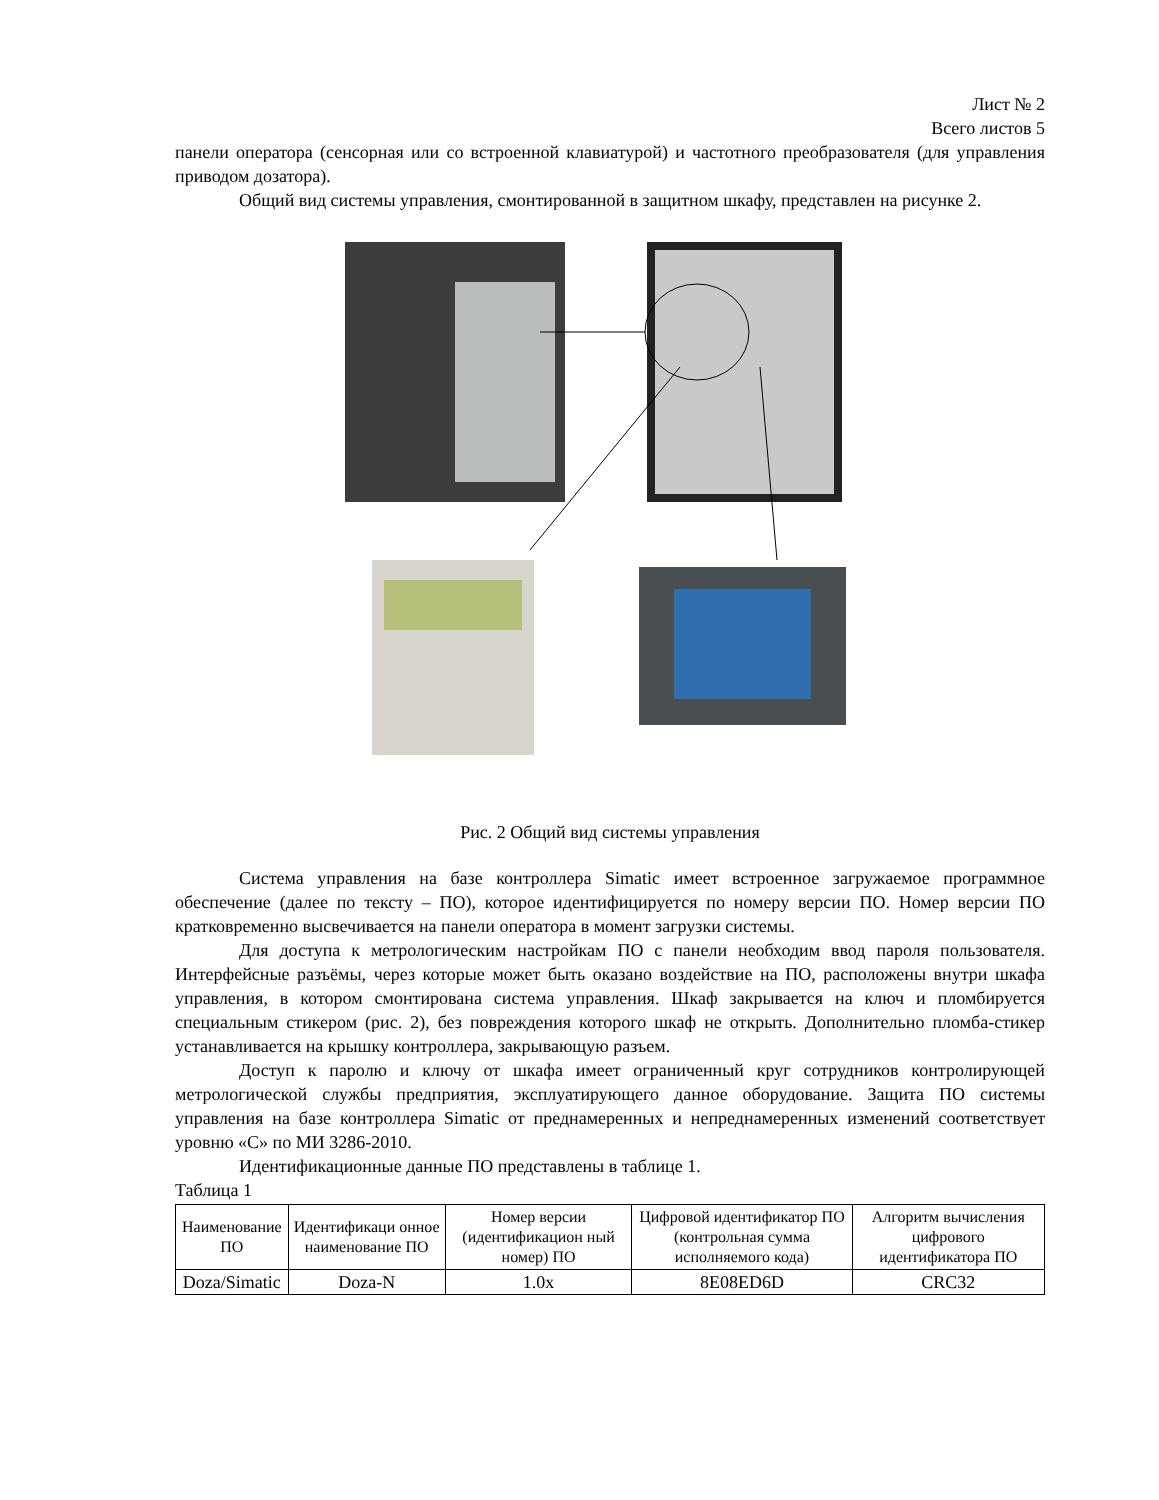Лист № 2
Всего листов 5
панели оператора (сенсорная или со встроенной клавиатурой) и частотного преобразователя (для управления приводом дозатора).
Общий вид системы управления, смонтированной в защитном шкафу, представлен на рисунке 2.
Рис. 2 Общий вид системы управления
Система управления на базе контроллера Simatic имеет встроенное загружаемое программное обеспечение (далее по тексту – ПО), которое идентифицируется по номеру версии ПО. Номер версии ПО кратковременно высвечивается на панели оператора в момент загрузки системы.
Для доступа к метрологическим настройкам ПО с панели необходим ввод пароля пользователя. Интерфейсные разъёмы, через которые может быть оказано воздействие на ПО, расположены внутри шкафа управления, в котором смонтирована система управления. Шкаф закрывается на ключ и пломбируется специальным стикером (рис. 2), без повреждения которого шкаф не открыть. Дополнительно пломба-стикер устанавливается на крышку контроллера, закрывающую разъем.
Доступ к паролю и ключу от шкафа имеет ограниченный круг сотрудников контролирующей метрологической службы предприятия, эксплуатирующего данное оборудование. Защита ПО системы управления на базе контроллера Simatic от преднамеренных и непреднамеренных изменений соответствует уровню «С» по МИ 3286-2010.
Идентификационные данные ПО представлены в таблице 1.
Таблица 1
| Наименование ПО | Идентификаци онное наименование ПО | Номер версии (идентификацион ный номер) ПО | Цифровой идентификатор ПО (контрольная сумма исполняемого кода) | Алгоритм вычисления цифрового идентификатора ПО |
| --- | --- | --- | --- | --- |
| Doza/Simatic | Doza-N | 1.0x | 8E08ED6D | CRC32 |